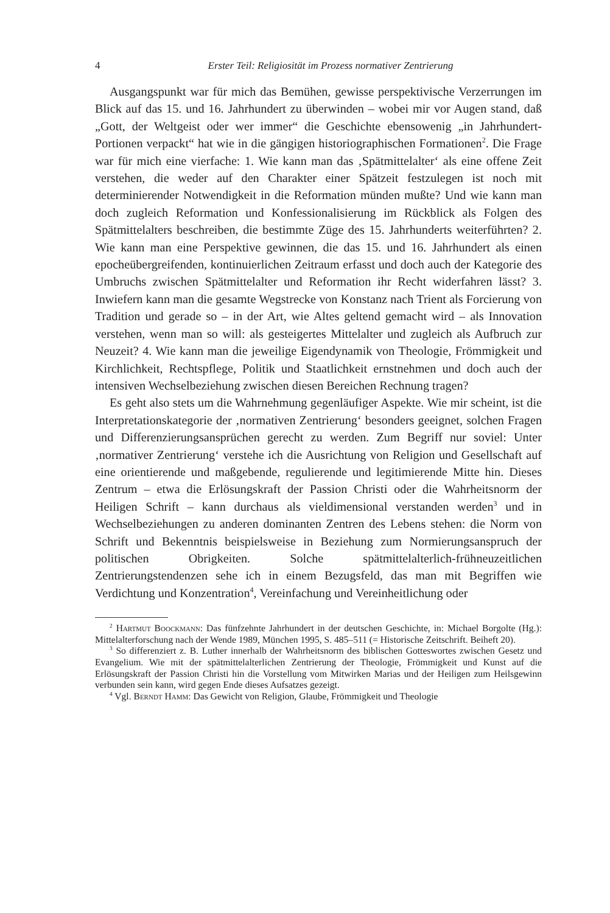4 Erster Teil: Religiosität im Prozess normativer Zentrierung
Ausgangspunkt war für mich das Bemühen, gewisse perspektivische Verzerrungen im Blick auf das 15. und 16. Jahrhundert zu überwinden – wobei mir vor Augen stand, daß „Gott, der Weltgeist oder wer immer“ die Geschichte ebensowenig „in Jahrhundert-Portionen verpackt“ hat wie in die gängigen historiographischen Formationen<sup>2</sup>. Die Frage war für mich eine vierfache: 1. Wie kann man das ‚Spätmittelalter‘ als eine offene Zeit verstehen, die weder auf den Charakter einer Spätzeit festzulegen ist noch mit determinierender Notwendigkeit in die Reformation münden mußte? Und wie kann man doch zugleich Reformation und Konfessionalisierung im Rückblick als Folgen des Spätmittelalters beschreiben, die bestimmte Züge des 15. Jahrhunderts weiterführten? 2. Wie kann man eine Perspektive gewinnen, die das 15. und 16. Jahrhundert als einen epocheübergreifenden, kontinuierlichen Zeitraum erfasst und doch auch der Kategorie des Umbruchs zwischen Spätmittelalter und Reformation ihr Recht widerfahren lässt? 3. Inwiefern kann man die gesamte Wegstrecke von Konstanz nach Trient als Forcierung von Tradition und gerade so – in der Art, wie Altes geltend gemacht wird – als Innovation verstehen, wenn man so will: als gesteigertes Mittelalter und zugleich als Aufbruch zur Neuzeit? 4. Wie kann man die jeweilige Eigendynamik von Theologie, Frömmigkeit und Kirchlichkeit, Rechtspflege, Politik und Staatlichkeit ernstnehmen und doch auch der intensiven Wechselbeziehung zwischen diesen Bereichen Rechnung tragen?
Es geht also stets um die Wahrnehmung gegenläufiger Aspekte. Wie mir scheint, ist die Interpretationskategorie der ‚normativen Zentrierung‘ besonders geeignet, solchen Fragen und Differenzierungsansprüchen gerecht zu werden. Zum Begriff nur soviel: Unter ‚normativer Zentrierung‘ verstehe ich die Ausrichtung von Religion und Gesellschaft auf eine orientierende und maßgebende, regulierende und legitimierende Mitte hin. Dieses Zentrum – etwa die Erlösungskraft der Passion Christi oder die Wahrheitsnorm der Heiligen Schrift – kann durchaus als vieldimensional verstanden werden<sup>3</sup> und in Wechselbeziehungen zu anderen dominanten Zentren des Lebens stehen: die Norm von Schrift und Bekenntnis beispielsweise in Beziehung zum Normierungsanspruch der politischen Obrigkeiten. Solche spätmittelalterlich-frühneuzeitlichen Zentrierungstendenzen sehe ich in einem Bezugsfeld, das man mit Begriffen wie Verdichtung und Konzentration<sup>4</sup>, Vereinfachung und Vereinheitlichung oder
<sup>2</sup> Hartmut Boockmann: Das fünfzehnte Jahrhundert in der deutschen Geschichte, in: Michael Borgolte (Hg.): Mittelalterforschung nach der Wende 1989, München 1995, S. 485–511 (= Historische Zeitschrift. Beiheft 20).
<sup>3</sup> So differenziert z. B. Luther innerhalb der Wahrheitsnorm des biblischen Gotteswortes zwischen Gesetz und Evangelium. Wie mit der spätmittelalterlichen Zentrierung der Theologie, Frömmigkeit und Kunst auf die Erlösungskraft der Passion Christi hin die Vorstellung vom Mitwirken Marias und der Heiligen zum Heilsgewinn verbunden sein kann, wird gegen Ende dieses Aufsatzes gezeigt.
<sup>4</sup> Vgl. Berndt Hamm: Das Gewicht von Religion, Glaube, Frömmigkeit und Theologie